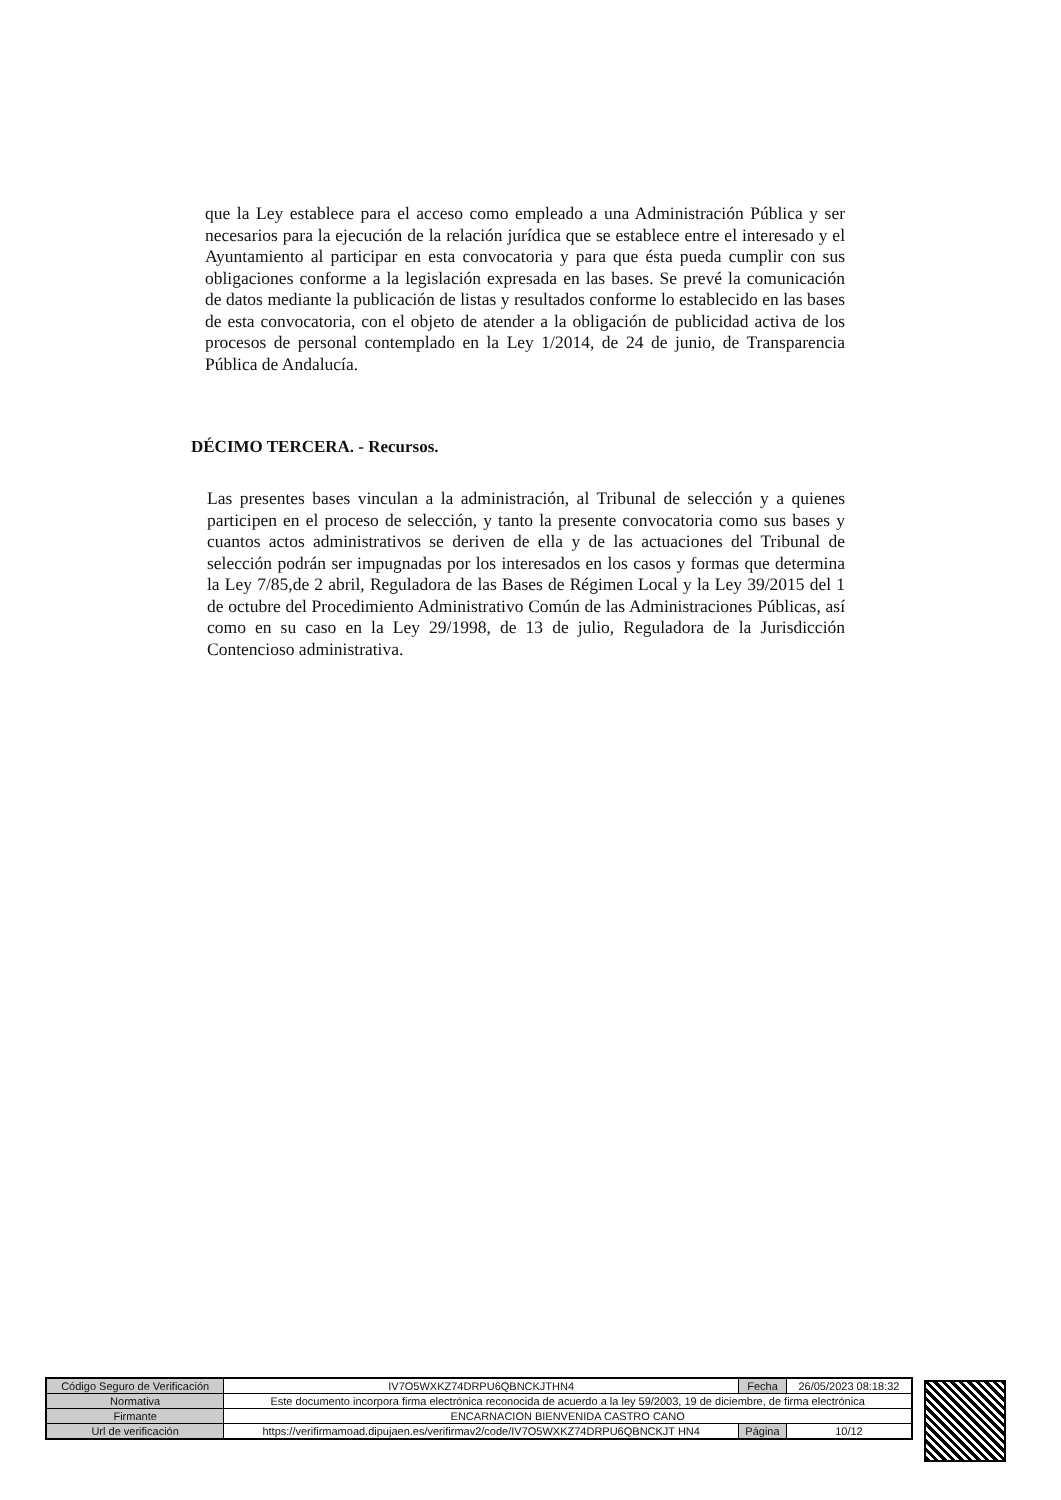que la Ley establece para el acceso como empleado a una Administración Pública y ser necesarios para la ejecución de la relación jurídica que se establece entre el interesado y el Ayuntamiento al participar en esta convocatoria y para que ésta pueda cumplir con sus obligaciones conforme a la legislación expresada en las bases. Se prevé la comunicación de datos mediante la publicación de listas y resultados conforme lo establecido en las bases de esta convocatoria, con el objeto de atender a la obligación de publicidad activa de los procesos de personal contemplado en la Ley 1/2014, de 24 de junio, de Transparencia Pública de Andalucía.
DÉCIMO TERCERA. - Recursos.
Las presentes bases vinculan a la administración, al Tribunal de selección y a quienes participen en el proceso de selección, y tanto la presente convocatoria como sus bases y cuantos actos administrativos se deriven de ella y de las actuaciones del Tribunal de selección podrán ser impugnadas por los interesados en los casos y formas que determina la Ley 7/85,de 2 abril, Reguladora de las Bases de Régimen Local y la Ley 39/2015 del 1 de octubre del Procedimiento Administrativo Común de las Administraciones Públicas, así como en su caso en la Ley 29/1998, de 13 de julio, Reguladora de la Jurisdicción Contencioso administrativa.
| Código Seguro de Verificación | IV7O5WXKZ74DRPU6QBNCKJTHN4 | Fecha | 26/05/2023 08:18:32 |
| Normativa | Este documento incorpora firma electrónica reconocida de acuerdo a la ley 59/2003, 19 de diciembre, de firma electrónica | | |
| Firmante | ENCARNACION BIENVENIDA CASTRO CANO | | |
| Url de verificación | https://verifirmamoad.dipujaen.es/verifirmav2/code/IV7O5WXKZ74DRPU6QBNCKJT HN4 | Página | 10/12 |